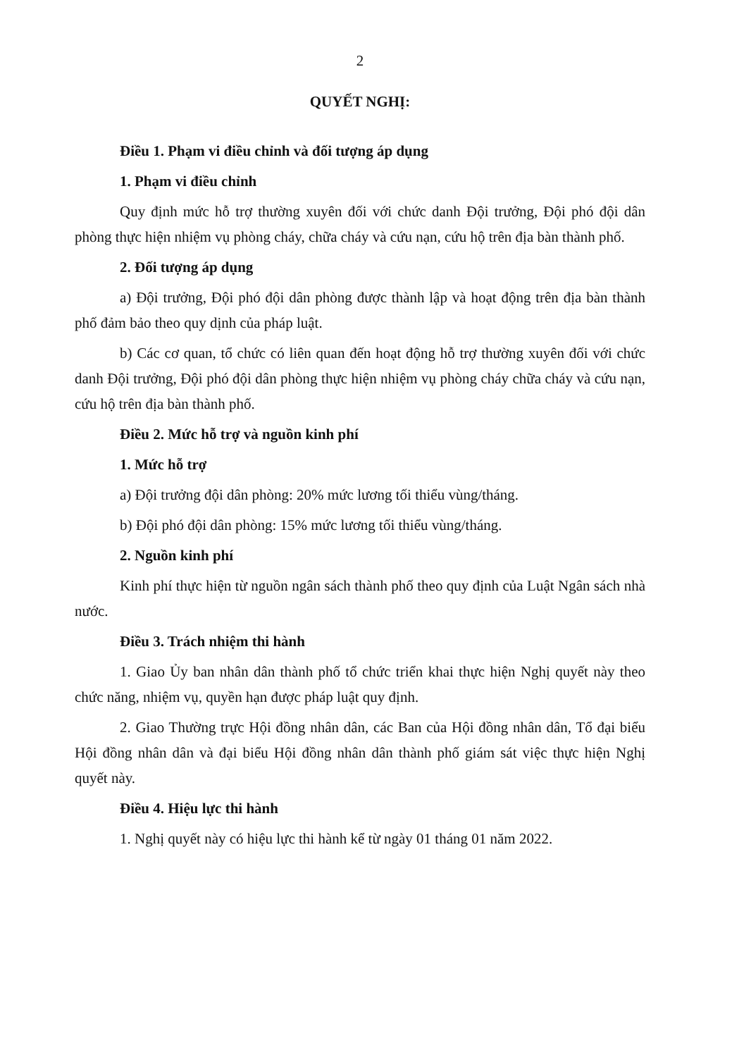2
QUYẾT NGHỊ:
Điều 1. Phạm vi điều chỉnh và đối tượng áp dụng
1. Phạm vi điều chỉnh
Quy định mức hỗ trợ thường xuyên đối với chức danh Đội trưởng, Đội phó đội dân phòng thực hiện nhiệm vụ phòng cháy, chữa cháy và cứu nạn, cứu hộ trên địa bàn thành phố.
2. Đối tượng áp dụng
a) Đội trưởng, Đội phó đội dân phòng được thành lập và hoạt động trên địa bàn thành phố đảm bảo theo quy dịnh của pháp luật.
b) Các cơ quan, tổ chức có liên quan đến hoạt động hỗ trợ thường xuyên đối với chức danh Đội trưởng, Đội phó đội dân phòng thực hiện nhiệm vụ phòng cháy chữa cháy và cứu nạn, cứu hộ trên địa bàn thành phố.
Điều 2. Mức hỗ trợ và nguồn kinh phí
1. Mức hỗ trợ
a) Đội trưởng đội dân phòng: 20% mức lương tối thiểu vùng/tháng.
b) Đội phó đội dân phòng: 15% mức lương tối thiểu vùng/tháng.
2. Nguồn kinh phí
Kinh phí thực hiện từ nguồn ngân sách thành phố theo quy định của Luật Ngân sách nhà nước.
Điều 3. Trách nhiệm thi hành
1. Giao Ủy ban nhân dân thành phố tổ chức triển khai thực hiện Nghị quyết này theo chức năng, nhiệm vụ, quyền hạn được pháp luật quy định.
2. Giao Thường trực Hội đồng nhân dân, các Ban của Hội đồng nhân dân, Tổ đại biểu Hội đồng nhân dân và đại biểu Hội đồng nhân dân thành phố giám sát việc thực hiện Nghị quyết này.
Điều 4. Hiệu lực thi hành
1. Nghị quyết này có hiệu lực thi hành kể từ ngày 01 tháng 01 năm 2022.